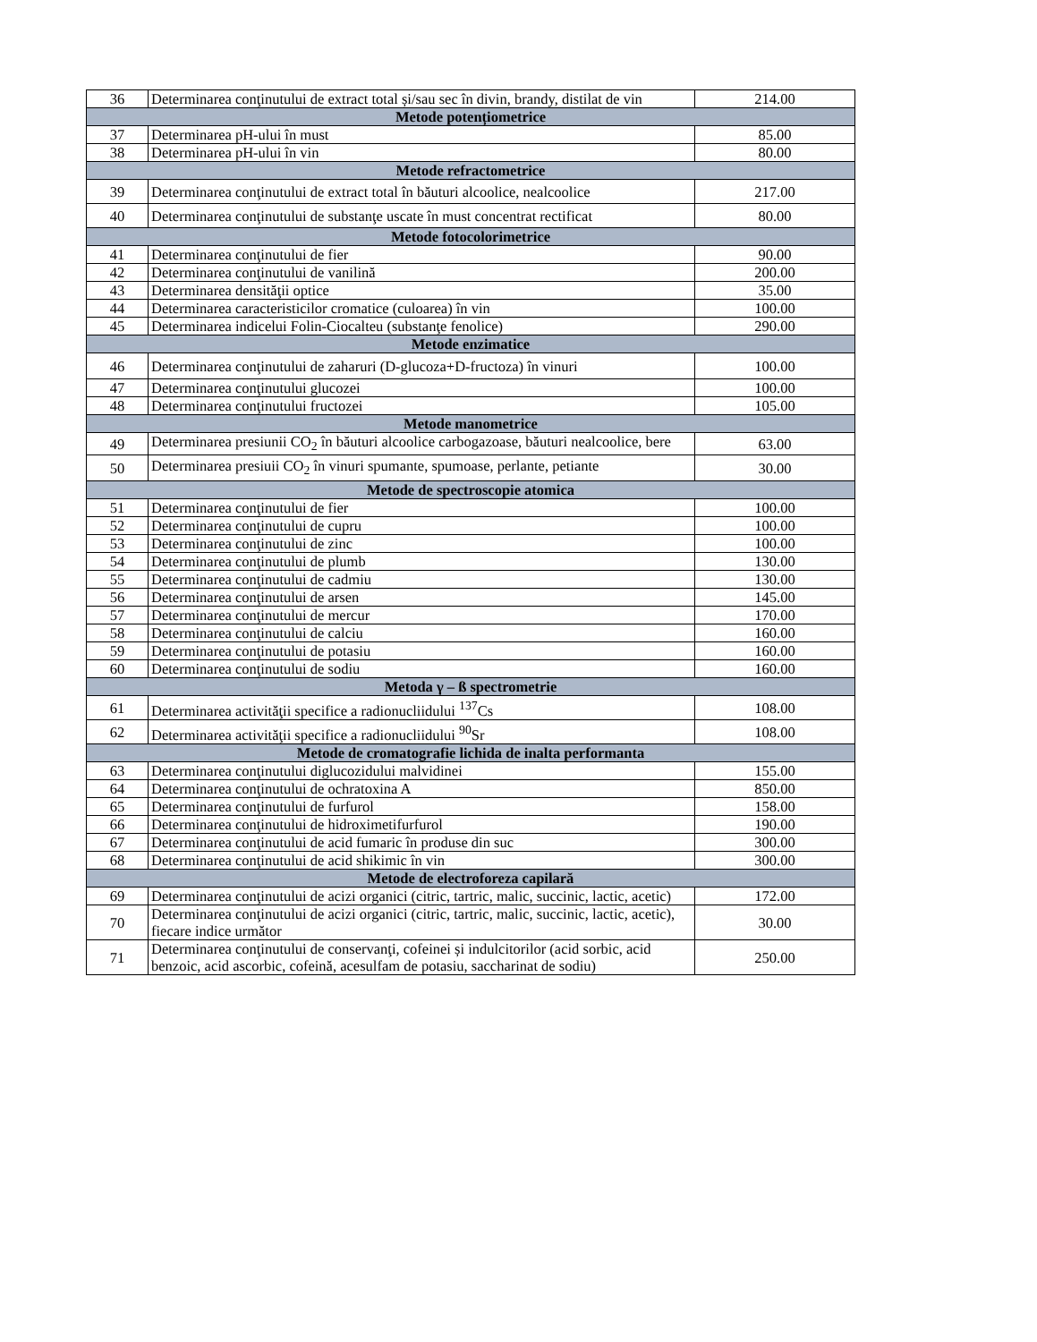| 36 | Determinarea conţinutului de extract total și/sau sec în divin, brandy, distilat de vin | 214.00 |
| Metode potențiometrice | | |
| 37 | Determinarea pH-ului în must | 85.00 |
| 38 | Determinarea pH-ului în vin | 80.00 |
| Metode refractometrice | | |
| 39 | Determinarea conţinutului de extract total în băuturi alcoolice, nealcoolice | 217.00 |
| 40 | Determinarea conţinutului de substanţe uscate în must concentrat rectificat | 80.00 |
| Metode fotocolorimetrice | | |
| 41 | Determinarea conţinutului de fier | 90.00 |
| 42 | Determinarea conţinutului de vanilină | 200.00 |
| 43 | Determinarea densităţii optice | 35.00 |
| 44 | Determinarea caracteristicilor cromatice (culoarea) în vin | 100.00 |
| 45 | Determinarea indicelui Folin-Ciocalteu (substanţe fenolice) | 290.00 |
| Metode enzimatice | | |
| 46 | Determinarea conţinutului de zaharuri (D-glucoza+D-fructoza) în vinuri | 100.00 |
| 47 | Determinarea conţinutului glucozei | 100.00 |
| 48 | Determinarea conţinutului fructozei | 105.00 |
| Metode manometrice | | |
| 49 | Determinarea presiunii CO<sub>2</sub> în băuturi alcoolice carbogazoase, băuturi nealcoolice, bere | 63.00 |
| 50 | Determinarea presiuii CO<sub>2</sub> în vinuri spumante, spumoase, perlante, petiante | 30.00 |
| Metode de spectroscopie atomica | | |
| 51 | Determinarea conţinutului de fier | 100.00 |
| 52 | Determinarea conţinutului de cupru | 100.00 |
| 53 | Determinarea conţinutului de zinc | 100.00 |
| 54 | Determinarea conţinutului de plumb | 130.00 |
| 55 | Determinarea conţinutului de cadmiu | 130.00 |
| 56 | Determinarea conţinutului de arsen | 145.00 |
| 57 | Determinarea conţinutului de mercur | 170.00 |
| 58 | Determinarea conţinutului de calciu | 160.00 |
| 59 | Determinarea conţinutului de potasiu | 160.00 |
| 60 | Determinarea conţinutului de sodiu | 160.00 |
| Metoda γ – ß spectrometrie | | |
| 61 | Determinarea activităţii specifice a radionucliidului <sup>137</sup>Cs | 108.00 |
| 62 | Determinarea activităţii specifice a radionucliidului <sup>90</sup>Sr | 108.00 |
| Metode de cromatografie lichida de inalta performanta | | |
| 63 | Determinarea conţinutului diglucozidului malvidinei | 155.00 |
| 64 | Determinarea conţinutului de ochratoxina A | 850.00 |
| 65 | Determinarea conţinutului de furfurol | 158.00 |
| 66 | Determinarea conţinutului de hidroximetifurfurol | 190.00 |
| 67 | Determinarea conţinutului de acid fumaric în produse din suc | 300.00 |
| 68 | Determinarea conţinutului de acid shikimic în vin | 300.00 |
| Metode de electroforeza capilară | | |
| 69 | Determinarea conţinutului de acizi organici (citric, tartric, malic, succinic, lactic, acetic) | 172.00 |
| 70 | Determinarea conţinutului de acizi organici (citric, tartric, malic, succinic, lactic, acetic), fiecare indice următor | 30.00 |
| 71 | Determinarea conţinutului de conservanţi, cofeinei și indulcitorilor (acid sorbic, acid benzoic, acid ascorbic, cofeină, acesulfam de potasiu, saccharinat de sodiu) | 250.00 |